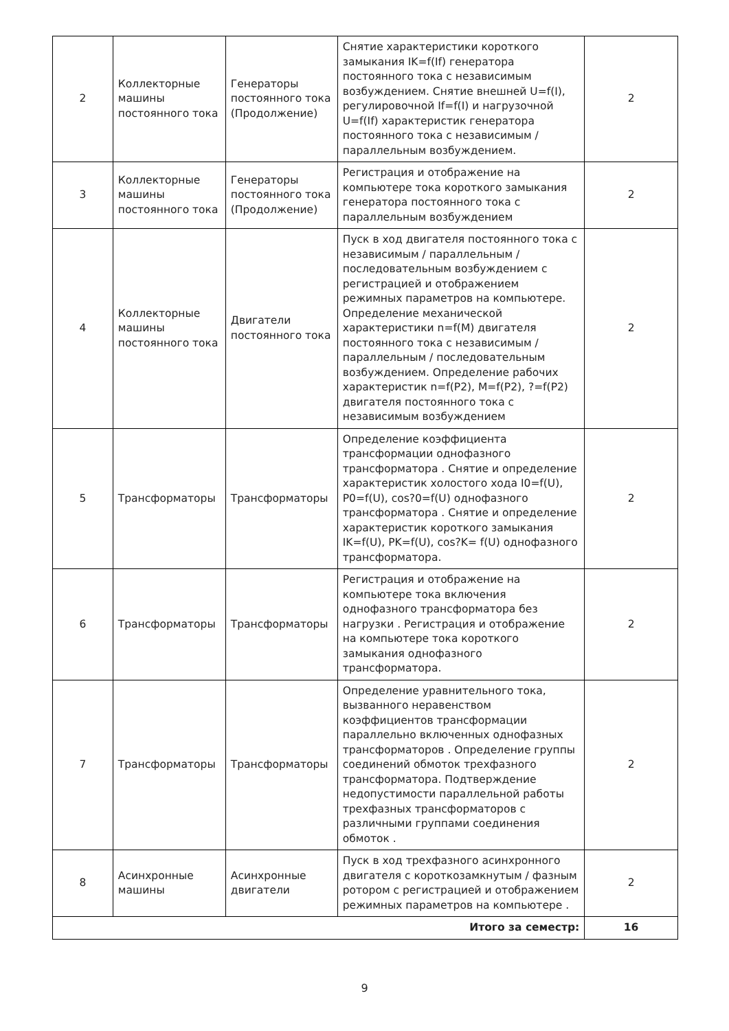| 2 | Коллекторные машины постоянного тока | Генераторы постоянного тока (Продолжение) | Снятие характеристики короткого замыкания IK=f(If) генератора постоянного тока с независимым возбуждением. Снятие внешней U=f(I), регулировочной If=f(I) и нагрузочной U=f(If) характеристик генератора постоянного тока с независимым / параллельным возбуждением. | 2 |
| 3 | Коллекторные машины постоянного тока | Генераторы постоянного тока (Продолжение) | Регистрация и отображение на компьютере тока короткого замыкания генератора постоянного тока с параллельным возбуждением | 2 |
| 4 | Коллекторные машины постоянного тока | Двигатели постоянного тока | Пуск в ход двигателя постоянного тока с независимым / параллельным / последовательным возбуждением с регистрацией и отображением режимных параметров на компьютере. Определение механической характеристики n=f(M) двигателя постоянного тока с независимым / параллельным / последовательным возбуждением. Определение рабочих характеристик n=f(P2), M=f(P2), ?=f(P2) двигателя постоянного тока с независимым возбуждением | 2 |
| 5 | Трансформаторы | Трансформаторы | Определение коэффициента трансформации однофазного трансформатора . Снятие и определение характеристик холостого хода I0=f(U), P0=f(U), cos?0=f(U) однофазного трансформатора . Снятие и определение характеристик короткого замыкания IK=f(U), PK=f(U), cos?K= f(U) однофазного трансформатора. | 2 |
| 6 | Трансформаторы | Трансформаторы | Регистрация и отображение на компьютере тока включения однофазного трансформатора без нагрузки . Регистрация и отображение на компьютере тока короткого замыкания однофазного трансформатора. | 2 |
| 7 | Трансформаторы | Трансформаторы | Определение уравнительного тока, вызванного неравенством коэффициентов трансформации параллельно включенных однофазных трансформаторов . Определение группы соединений обмоток трехфазного трансформатора. Подтверждение недопустимости параллельной работы трехфазных трансформаторов с различными группами соединения обмоток . | 2 |
| 8 | Асинхронные машины | Асинхронные двигатели | Пуск в ход трехфазного асинхронного двигателя с короткозамкнутым / фазным ротором с регистрацией и отображением режимных параметров на компьютере . | 2 |
| Итого за семестр: | | | | 16 |
9